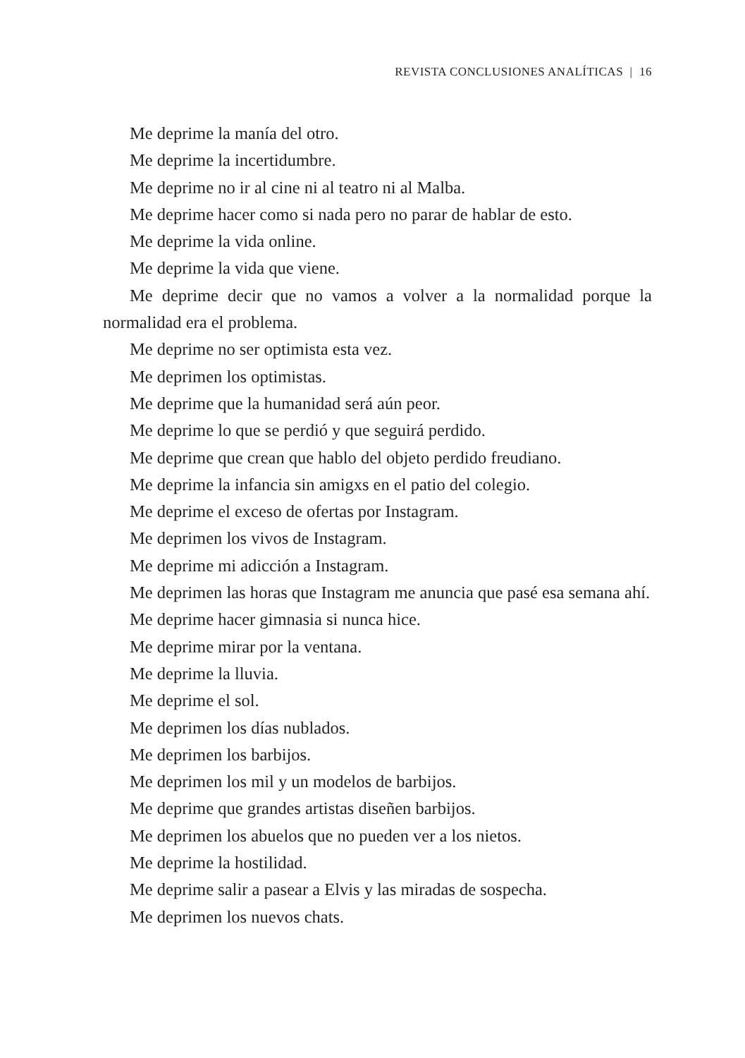REVISTA CONCLUSIONES ANALÍTICAS | 16
Me deprime la manía del otro.
Me deprime la incertidumbre.
Me deprime no ir al cine ni al teatro ni al Malba.
Me deprime hacer como si nada pero no parar de hablar de esto.
Me deprime la vida online.
Me deprime la vida que viene.
Me deprime decir que no vamos a volver a la normalidad porque la normalidad era el problema.
Me deprime no ser optimista esta vez.
Me deprimen los optimistas.
Me deprime que la humanidad será aún peor.
Me deprime lo que se perdió y que seguirá perdido.
Me deprime que crean que hablo del objeto perdido freudiano.
Me deprime la infancia sin amigxs en el patio del colegio.
Me deprime el exceso de ofertas por Instagram.
Me deprimen los vivos de Instagram.
Me deprime mi adicción a Instagram.
Me deprimen las horas que Instagram me anuncia que pasé esa semana ahí.
Me deprime hacer gimnasia si nunca hice.
Me deprime mirar por la ventana.
Me deprime la lluvia.
Me deprime el sol.
Me deprimen los días nublados.
Me deprimen los barbijos.
Me deprimen los mil y un modelos de barbijos.
Me deprime que grandes artistas diseñen barbijos.
Me deprimen los abuelos que no pueden ver a los nietos.
Me deprime la hostilidad.
Me deprime salir a pasear a Elvis y las miradas de sospecha.
Me deprimen los nuevos chats.